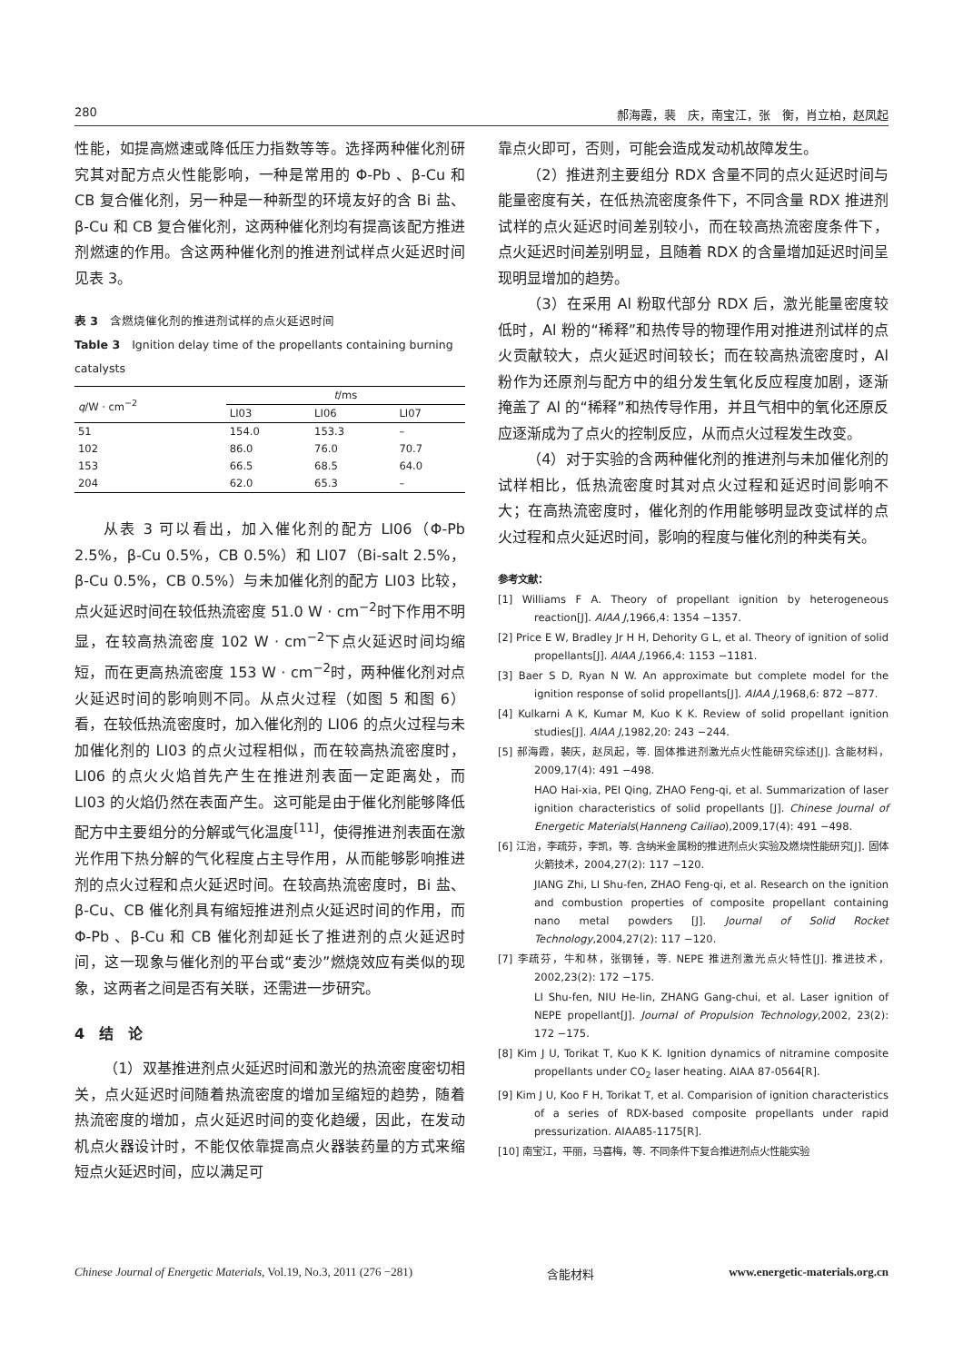280 郝海霞，裴　庆，南宝江，张　衡，肖立柏，赵凤起
性能，如提高燃速或降低压力指数等等。选择两种催化剂研究其对配方点火性能影响，一种是常用的 Φ-Pb 、β-Cu 和 CB 复合催化剂，另一种是一种新型的环境友好的含 Bi 盐、β-Cu 和 CB 复合催化剂，这两种催化剂均有提高该配方推进剂燃速的作用。含这两种催化剂的推进剂试样点火延迟时间见表 3。
表 3　含燃烧催化剂的推进剂试样的点火延迟时间
Table 3　Ignition delay time of the propellants containing burning catalysts
| q /W · cm<sup>−2</sup> | t /ms | | |
| --- | --- | --- | --- |
| | LI03 | LI06 | LI07 |
| 51 | 154.0 | 153.3 | – |
| 102 | 86.0 | 76.0 | 70.7 |
| 153 | 66.5 | 68.5 | 64.0 |
| 204 | 62.0 | 65.3 | – |
从表 3 可以看出，加入催化剂的配方 LI06（Φ-Pb 2.5%，β-Cu 0.5%，CB 0.5%）和 LI07（Bi-salt 2.5%，β-Cu 0.5%，CB 0.5%）与未加催化剂的配方 LI03 比较，点火延迟时间在较低热流密度 51.0 W · cm<sup>−2</sup>时下作用不明显，在较高热流密度 102 W · cm<sup>−2</sup>下点火延迟时间均缩短，而在更高热流密度 153 W · cm<sup>−2</sup>时，两种催化剂对点火延迟时间的影响则不同。从点火过程（如图 5 和图 6）看，在较低热流密度时，加入催化剂的 LI06 的点火过程与未加催化剂的 LI03 的点火过程相似，而在较高热流密度时，LI06 的点火火焰首先产生在推进剂表面一定距离处，而 LI03 的火焰仍然在表面产生。这可能是由于催化剂能够降低配方中主要组分的分解或气化温度<sup>[11]</sup>，使得推进剂表面在激光作用下热分解的气化程度占主导作用，从而能够影响推进剂的点火过程和点火延迟时间。在较高热流密度时，Bi 盐、β-Cu、CB 催化剂具有缩短推进剂点火延迟时间的作用，而 Φ-Pb 、β-Cu 和 CB 催化剂却延长了推进剂的点火延迟时间，这一现象与催化剂的平台或“麦沙”燃烧效应有类似的现象，这两者之间是否有关联，还需进一步研究。
4　结　论
（1）双基推进剂点火延迟时间和激光的热流密度密切相关，点火延迟时间随着热流密度的增加呈缩短的趋势，随着热流密度的增加，点火延迟时间的变化趋缓，因此，在发动机点火器设计时，不能仅依靠提高点火器装药量的方式来缩短点火延迟时间，应以满足可
靠点火即可，否则，可能会造成发动机故障发生。
（2）推进剂主要组分 RDX 含量不同的点火延迟时间与能量密度有关，在低热流密度条件下，不同含量 RDX 推进剂试样的点火延迟时间差别较小，而在较高热流密度条件下，点火延迟时间差别明显，且随着 RDX 的含量增加延迟时间呈现明显增加的趋势。
（3）在采用 Al 粉取代部分 RDX 后，激光能量密度较低时，Al 粉的“稀释”和热传导的物理作用对推进剂试样的点火贡献较大，点火延迟时间较长；而在较高热流密度时，Al 粉作为还原剂与配方中的组分发生氧化反应程度加剧，逐渐掩盖了 Al 的“稀释”和热传导作用，并且气相中的氧化还原反应逐渐成为了点火的控制反应，从而点火过程发生改变。
（4）对于实验的含两种催化剂的推进剂与未加催化剂的试样相比，低热流密度时其对点火过程和延迟时间影响不大；在高热流密度时，催化剂的作用能够明显改变试样的点火过程和点火延迟时间，影响的程度与催化剂的种类有关。
参考文献：
[1] Williams F A. Theory of propellant ignition by heterogeneous reaction[J]. AIAA J,1966,4: 1354 −1357.
[2] Price E W, Bradley Jr H H, Dehority G L, et al. Theory of ignition of solid propellants[J]. AIAA J,1966,4: 1153 −1181.
[3] Baer S D, Ryan N W. An approximate but complete model for the ignition response of solid propellants[J]. AIAA J,1968,6: 872 −877.
[4] Kulkarni A K, Kumar M, Kuo K K. Review of solid propellant ignition studies[J]. AIAA J,1982,20: 243 −244.
[5] 郝海霞，裴庆，赵凤起，等. 固体推进剂激光点火性能研究综述[J]. 含能材料，2009,17(4): 491 −498.
HAO Hai-xia, PEI Qing, ZHAO Feng-qi, et al. Summarization of laser ignition characteristics of solid propellants [J]. Chinese Journal of Energetic Materials(Hanneng Cailiao),2009,17(4): 491 −498.
[6] 江治，李疏芬，李凯，等. 含纳米金属粉的推进剂点火实验及燃烧性能研究[J]. 固体火箭技术，2004,27(2): 117 −120.
JIANG Zhi, LI Shu-fen, ZHAO Feng-qi, et al. Research on the ignition and combustion properties of composite propellant containing nano metal powders [J]. Journal of Solid Rocket Technology,2004,27(2): 117 −120.
[7] 李疏芬，牛和林，张钢锤，等. NEPE 推进剂激光点火特性[J]. 推进技术，2002,23(2): 172 −175.
LI Shu-fen, NIU He-lin, ZHANG Gang-chui, et al. Laser ignition of NEPE propellant[J]. Journal of Propulsion Technology,2002, 23(2): 172 −175.
[8] Kim J U, Torikat T, Kuo K K. Ignition dynamics of nitramine composite propellants under CO<sub>2</sub> laser heating. AIAA 87-0564[R].
[9] Kim J U, Koo F H, Torikat T, et al. Comparision of ignition characteristics of a series of RDX-based composite propellants under rapid pressurization. AIAA85-1175[R].
[10] 南宝江，平丽，马喜梅，等. 不同条件下复合推进剂点火性能实验
Chinese Journal of Energetic Materials, Vol.19, No.3, 2011 (276 −281) 含能材料 www.energetic-materials.org.cn